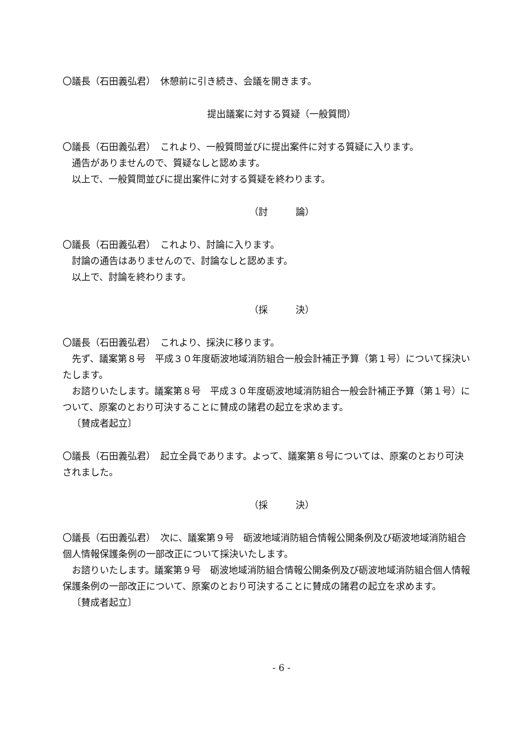〇議長（石田義弘君）　休憩前に引き続き、会議を開きます。
提出議案に対する質疑（一般質問）
〇議長（石田義弘君）　これより、一般質問並びに提出案件に対する質疑に入ります。
通告がありませんので、質疑なしと認めます。
以上で、一般質問並びに提出案件に対する質疑を終わります。
（討　　　論）
〇議長（石田義弘君）　これより、討論に入ります。
討論の通告はありませんので、討論なしと認めます。
以上で、討論を終わります。
（採　　　決）
〇議長（石田義弘君）　これより、採決に移ります。
先ず、議案第８号　平成３０年度砺波地域消防組合一般会計補正予算（第１号）について採決いたします。
お諮りいたします。議案第８号　平成３０年度砺波地域消防組合一般会計補正予算（第１号）について、原案のとおり可決することに賛成の諸君の起立を求めます。
〔賛成者起立〕
〇議長（石田義弘君）　起立全員であります。よって、議案第８号については、原案のとおり可決されました。
（採　　　決）
〇議長（石田義弘君）　次に、議案第９号　砺波地域消防組合情報公開条例及び砺波地域消防組合個人情報保護条例の一部改正について採決いたします。
お諮りいたします。議案第９号　砺波地域消防組合情報公開条例及び砺波地域消防組合個人情報保護条例の一部改正について、原案のとおり可決することに賛成の諸君の起立を求めます。
〔賛成者起立〕
- 6 -